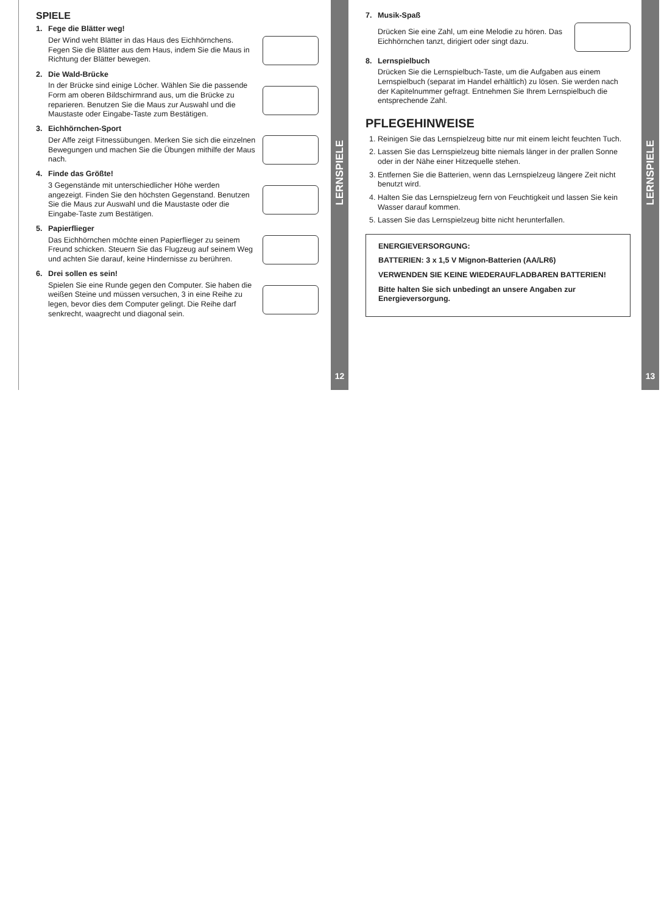SPIELE
1. Fege die Blätter weg!
Der Wind weht Blätter in das Haus des Eichhörnchens. Fegen Sie die Blätter aus dem Haus, indem Sie die Maus in Richtung der Blätter bewegen.
2. Die Wald-Brücke
In der Brücke sind einige Löcher. Wählen Sie die passende Form am oberen Bildschirmrand aus, um die Brücke zu reparieren. Benutzen Sie die Maus zur Auswahl und die Maustaste oder Eingabe-Taste zum Bestätigen.
3. Eichhörnchen-Sport
Der Affe zeigt Fitnessübungen. Merken Sie sich die einzelnen Bewegungen und machen Sie die Übungen mithilfe der Maus nach.
4. Finde das Größte!
3 Gegenstände mit unterschiedlicher Höhe werden angezeigt. Finden Sie den höchsten Gegenstand. Benutzen Sie die Maus zur Auswahl und die Maustaste oder die Eingabe-Taste zum Bestätigen.
5. Papierflieger
Das Eichhörnchen möchte einen Papierflieger zu seinem Freund schicken. Steuern Sie das Flugzeug auf seinem Weg und achten Sie darauf, keine Hindernisse zu berühren.
6. Drei sollen es sein!
Spielen Sie eine Runde gegen den Computer. Sie haben die weißen Steine und müssen versuchen, 3 in eine Reihe zu legen, bevor dies dem Computer gelingt. Die Reihe darf senkrecht, waagrecht und diagonal sein.
LERNSPIELE
12
7. Musik-Spaß
Drücken Sie eine Zahl, um eine Melodie zu hören. Das Eichhörnchen tanzt, dirigiert oder singt dazu.
8. Lernspielbuch
Drücken Sie die Lernspielbuch-Taste, um die Aufgaben aus einem Lernspielbuch (separat im Handel erhältlich) zu lösen. Sie werden nach der Kapitelnummer gefragt. Entnehmen Sie Ihrem Lernspielbuch die entsprechende Zahl.
PFLEGEHINWEISE
1. Reinigen Sie das Lernspielzeug bitte nur mit einem leicht feuchten Tuch.
2. Lassen Sie das Lernspielzeug bitte niemals länger in der prallen Sonne oder in der Nähe einer Hitzequelle stehen.
3. Entfernen Sie die Batterien, wenn das Lernspielzeug längere Zeit nicht benutzt wird.
4. Halten Sie das Lernspielzeug fern von Feuchtigkeit und lassen Sie kein Wasser darauf kommen.
5. Lassen Sie das Lernspielzeug bitte nicht herunterfallen.
ENERGIEVERSORGUNG:
BATTERIEN: 3 x 1,5 V Mignon-Batterien (AA/LR6)
VERWENDEN SIE KEINE WIEDERAUFLADBAREN BATTERIEN!
Bitte halten Sie sich unbedingt an unsere Angaben zur Energieversorgung.
LERNSPIELE
13